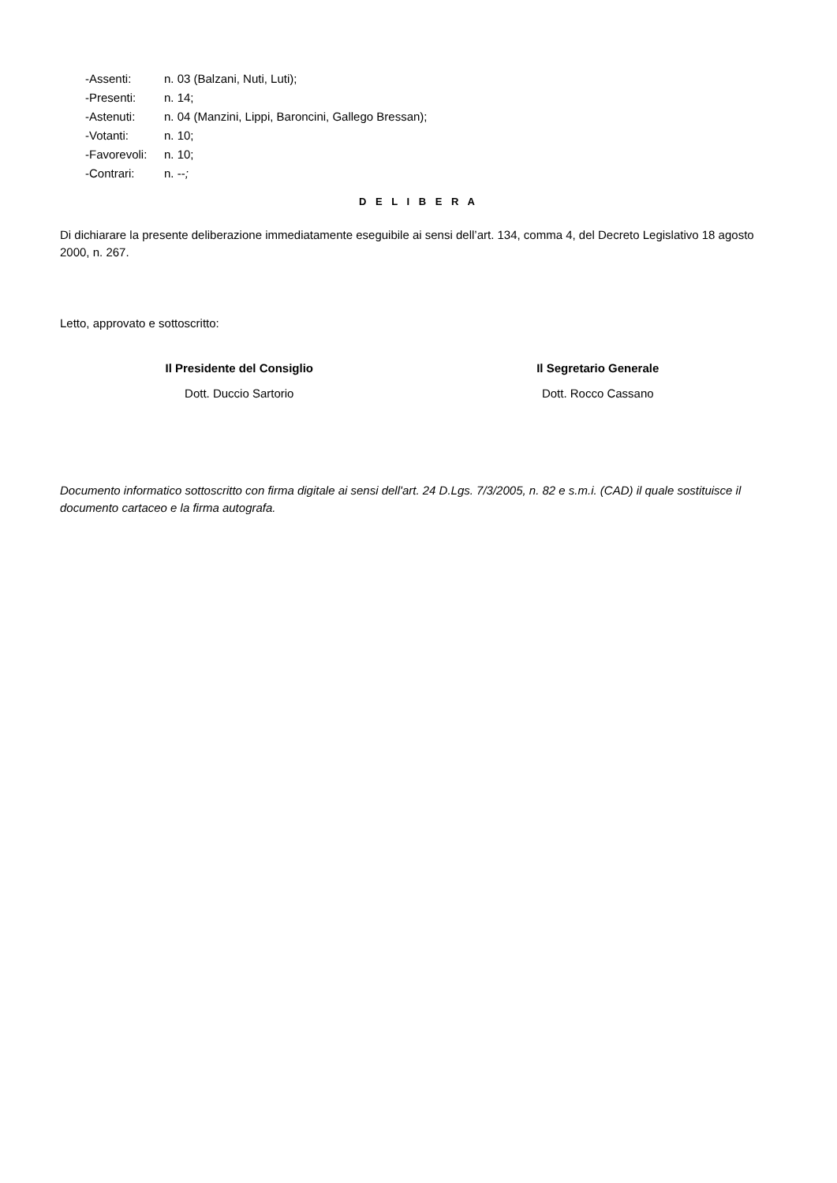-Assenti: n. 03 (Balzani, Nuti, Luti);
-Presenti: n. 14;
-Astenuti: n. 04 (Manzini, Lippi, Baroncini, Gallego Bressan);
-Votanti: n. 10;
-Favorevoli: n. 10;
-Contrari: n. --;
D E L I B E R A
Di dichiarare la presente deliberazione immediatamente eseguibile ai sensi dell’art. 134, comma 4, del Decreto Legislativo 18 agosto 2000, n. 267.
Letto, approvato e sottoscritto:
Il Presidente del Consiglio
Dott. Duccio Sartorio
Il Segretario Generale
Dott. Rocco Cassano
Documento informatico sottoscritto con firma digitale ai sensi dell'art. 24 D.Lgs. 7/3/2005, n. 82 e s.m.i. (CAD) il quale sostituisce il documento cartaceo e la firma autografa.